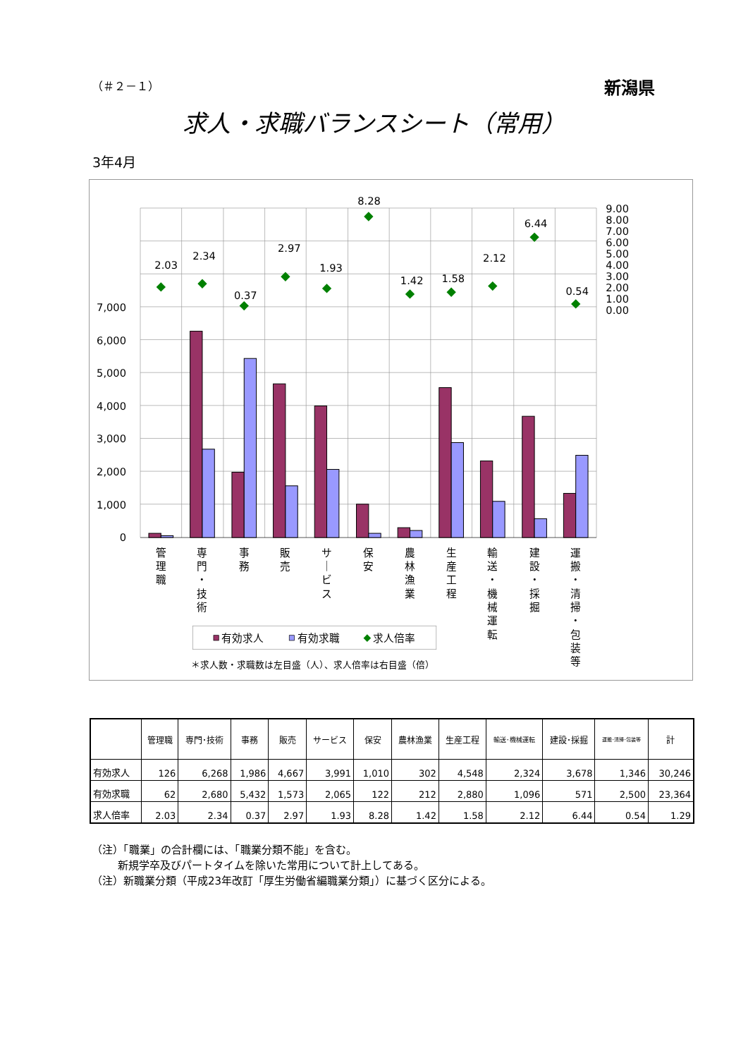（＃２－１） 新潟県
求人・求職バランスシート（常用）
3年4月
2.03
2.34
0.37
2.97
1.93
8.28
1.42
1.58
2.12
6.44
0.54
7,000
6,000
5,000
4,000
3,000
2,000
1,000
0
9.00
8.00
7.00
6.00
5.00
4.00
3.00
2.00
1.00
0.00
管
理
職
専
門
・
技
術
事
務
販
売
サ
｜
ビ
ス
保
安
農
林
漁
業
生
産
工
程
輸
送
・
機
械
運
転
建
設
・
採
掘
運
搬
・
清
掃
・
包
装
等
有効求人
有効求職
求人倍率
＊求人数・求職数は左目盛（人）、求人倍率は右目盛（倍）
| | 管理職 | 専門･技術 | 事務 | 販売 | サービス | 保安 | 農林漁業 | 生産工程 | 輸送･機械運転 | 建設･採掘 | 運搬･清掃･包装等 | 計 |
| --- | --- | --- | --- | --- | --- | --- | --- | --- | --- | --- | --- | --- |
| 有効求人 | 126 | 6,268 | 1,986 | 4,667 | 3,991 | 1,010 | 302 | 4,548 | 2,324 | 3,678 | 1,346 | 30,246 |
| 有効求職 | 62 | 2,680 | 5,432 | 1,573 | 2,065 | 122 | 212 | 2,880 | 1,096 | 571 | 2,500 | 23,364 |
| 求人倍率 | 2.03 | 2.34 | 0.37 | 2.97 | 1.93 | 8.28 | 1.42 | 1.58 | 2.12 | 6.44 | 0.54 | 1.29 |
（注）「職業」の合計欄には、「職業分類不能」を含む。
新規学卒及びパートタイムを除いた常用について計上してある。
（注）新職業分類（平成23年改訂「厚生労働省編職業分類」）に基づく区分による。